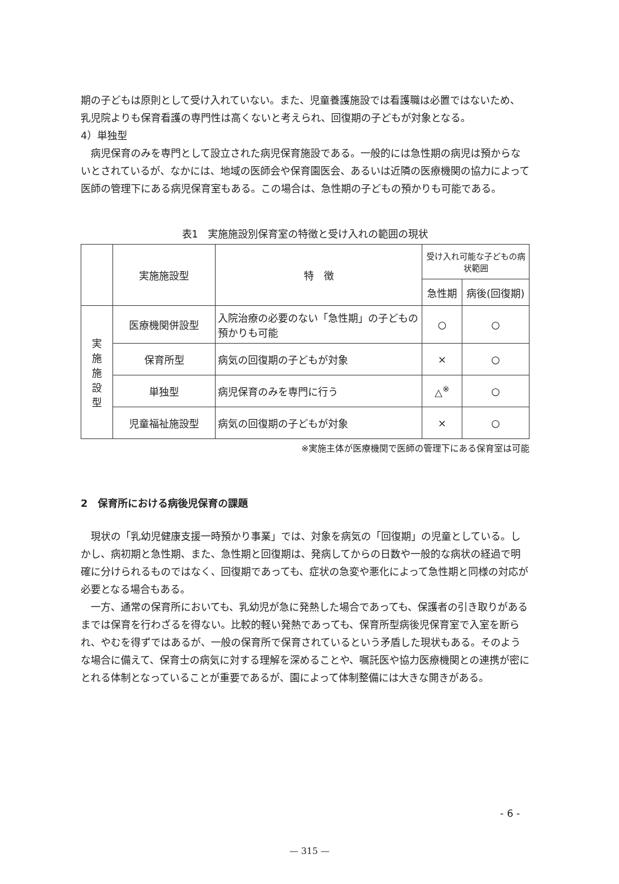期の子どもは原則として受け入れていない。また、児童養護施設では看護職は必置ではないため、乳児院よりも保育看護の専門性は高くないと考えられ、回復期の子どもが対象となる。
4）単独型
病児保育のみを専門として設立された病児保育施設である。一般的には急性期の病児は預からないとされているが、なかには、地域の医師会や保育園医会、あるいは近隣の医療機関の協力によって医師の管理下にある病児保育室もある。この場合は、急性期の子どもの預かりも可能である。
表1　実施施設別保育室の特徴と受け入れの範囲の現状
| | 実施施設型 | 特 徴 | 受け入れ可能な子どもの病状範囲 | |
| --- | --- | --- | --- | --- |
| | | | 急性期 | 病後(回復期) |
| 実 施 施 設 型 | 医療機関併設型 | 入院治療の必要のない「急性期」の子どもの預かりも可能 | ○ | ○ |
| | 保育所型 | 病気の回復期の子どもが対象 | × | ○ |
| | 単独型 | 病児保育のみを専門に行う | △<sup>※</sup> | ○ |
| | 児童福祉施設型 | 病気の回復期の子どもが対象 | × | ○ |
※実施主体が医療機関で医師の管理下にある保育室は可能
2　保育所における病後児保育の課題
現状の「乳幼児健康支援一時預かり事業」では、対象を病気の「回復期」の児童としている。しかし、病初期と急性期、また、急性期と回復期は、発病してからの日数や一般的な病状の経過で明確に分けられるものではなく、回復期であっても、症状の急変や悪化によって急性期と同様の対応が必要となる場合もある。
一方、通常の保育所においても、乳幼児が急に発熱した場合であっても、保護者の引き取りがあるまでは保育を行わざるを得ない。比較的軽い発熱であっても、保育所型病後児保育室で入室を断られ、やむを得ずではあるが、一般の保育所で保育されているという矛盾した現状もある。そのような場合に備えて、保育士の病気に対する理解を深めることや、嘱託医や協力医療機関との連携が密にとれる体制となっていることが重要であるが、園によって体制整備には大きな開きがある。
- 6 -
— 315 —